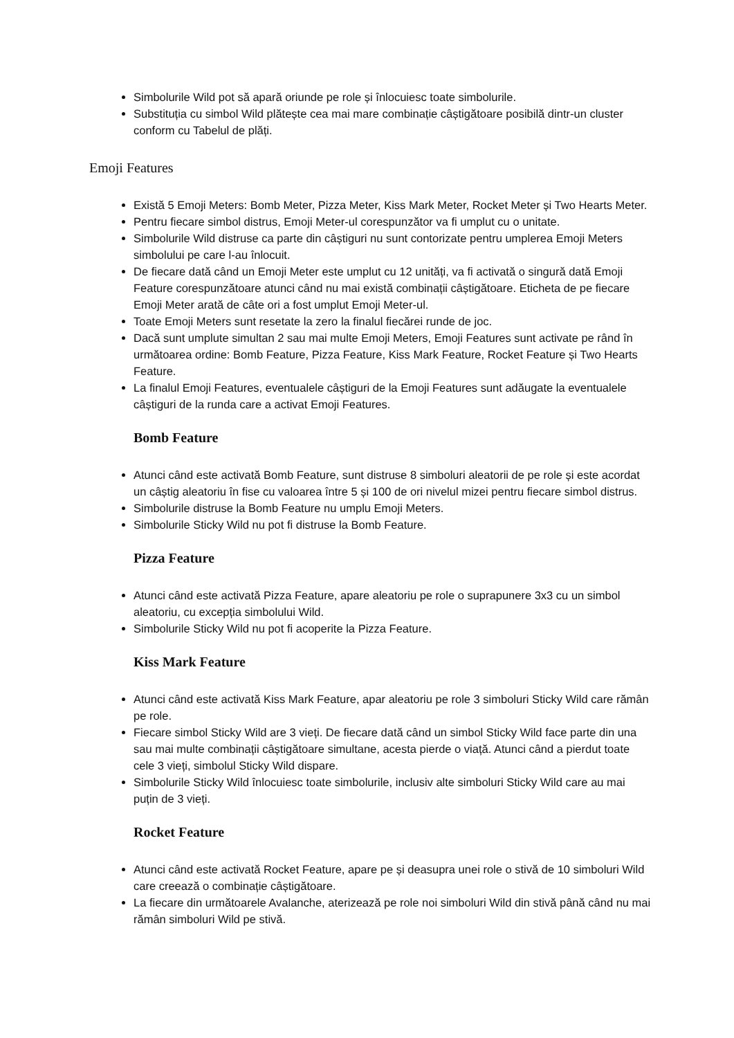Simbolurile Wild pot să apară oriunde pe role și înlocuiesc toate simbolurile.
Substituția cu simbol Wild plătește cea mai mare combinație câștigătoare posibilă dintr-un cluster conform cu Tabelul de plăți.
Emoji Features
Există 5 Emoji Meters: Bomb Meter, Pizza Meter, Kiss Mark Meter, Rocket Meter și Two Hearts Meter.
Pentru fiecare simbol distrus, Emoji Meter-ul corespunzător va fi umplut cu o unitate.
Simbolurile Wild distruse ca parte din câștiguri nu sunt contorizate pentru umplerea Emoji Meters simbolului pe care l-au înlocuit.
De fiecare dată când un Emoji Meter este umplut cu 12 unități, va fi activată o singură dată Emoji Feature corespunzătoare atunci când nu mai există combinații câștigătoare. Eticheta de pe fiecare Emoji Meter arată de câte ori a fost umplut Emoji Meter-ul.
Toate Emoji Meters sunt resetate la zero la finalul fiecărei runde de joc.
Dacă sunt umplute simultan 2 sau mai multe Emoji Meters, Emoji Features sunt activate pe rând în următoarea ordine: Bomb Feature, Pizza Feature, Kiss Mark Feature, Rocket Feature și Two Hearts Feature.
La finalul Emoji Features, eventualele câștiguri de la Emoji Features sunt adăugate la eventualele câștiguri de la runda care a activat Emoji Features.
Bomb Feature
Atunci când este activată Bomb Feature, sunt distruse 8 simboluri aleatorii de pe role și este acordat un câștig aleatoriu în fise cu valoarea între 5 și 100 de ori nivelul mizei pentru fiecare simbol distrus.
Simbolurile distruse la Bomb Feature nu umplu Emoji Meters.
Simbolurile Sticky Wild nu pot fi distruse la Bomb Feature.
Pizza Feature
Atunci când este activată Pizza Feature, apare aleatoriu pe role o suprapunere 3x3 cu un simbol aleatoriu, cu excepția simbolului Wild.
Simbolurile Sticky Wild nu pot fi acoperite la Pizza Feature.
Kiss Mark Feature
Atunci când este activată Kiss Mark Feature, apar aleatoriu pe role 3 simboluri Sticky Wild care rămân pe role.
Fiecare simbol Sticky Wild are 3 vieți. De fiecare dată când un simbol Sticky Wild face parte din una sau mai multe combinații câștigătoare simultane, acesta pierde o viață. Atunci când a pierdut toate cele 3 vieți, simbolul Sticky Wild dispare.
Simbolurile Sticky Wild înlocuiesc toate simbolurile, inclusiv alte simboluri Sticky Wild care au mai puțin de 3 vieți.
Rocket Feature
Atunci când este activată Rocket Feature, apare pe și deasupra unei role o stivă de 10 simboluri Wild care creează o combinație câștigătoare.
La fiecare din următoarele Avalanche, aterizează pe role noi simboluri Wild din stivă până când nu mai rămân simboluri Wild pe stivă.